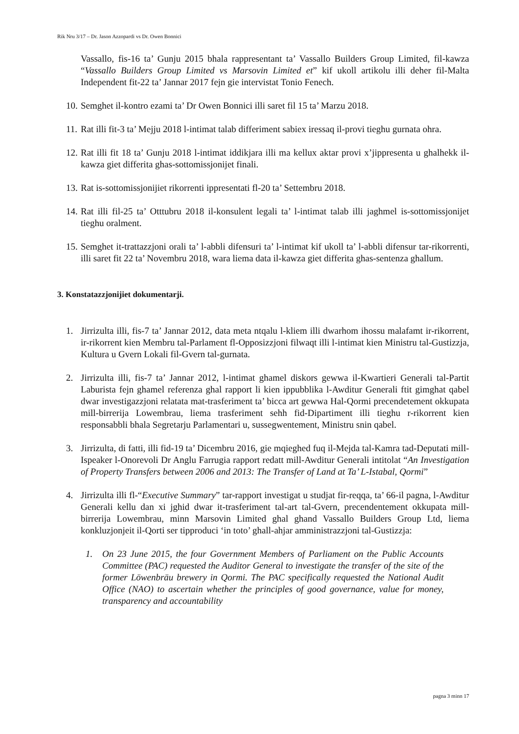Rik Nru 3/17 – Dr. Jason Azzopardi vs Dr. Owen Bonnici
Vassallo, fis-16 ta’ Gunju 2015 bhala rappresentant ta’ Vassallo Builders Group Limited, fil-kawza “Vassallo Builders Group Limited vs Marsovin Limited et” kif ukoll artikolu illi deher fil-Malta Independent fit-22 ta’ Jannar 2017 fejn gie intervistat Tonio Fenech.
10. Semghet il-kontro ezami ta’ Dr Owen Bonnici illi saret fil 15 ta’ Marzu 2018.
11. Rat illi fit-3 ta’ Mejju 2018 l-intimat talab differiment sabiex iressaq il-provi tieghu gurnata ohra.
12. Rat illi fit 18 ta’ Gunju 2018 l-intimat iddikjara illi ma kellux aktar provi x’jippresenta u ghalhekk il-kawza giet differita ghas-sottomissjonijet finali.
13. Rat is-sottomissjonijiet rikorrenti ippresentati fl-20 ta’ Settembru 2018.
14. Rat illi fil-25 ta’ Otttubru 2018 il-konsulent legali ta’ l-intimat talab illi jaghmel is-sottomissjonijet tieghu oralment.
15. Semghet it-trattazzjoni orali ta’ l-abbli difensuri ta’ l-intimat kif ukoll ta’ l-abbli difensur tar-rikorrenti, illi saret fit 22 ta’ Novembru 2018, wara liema data il-kawza giet differita ghas-sentenza ghallum.
3. Konstatazzjonijiet dokumentarji.
1. Jirrizulta illi, fis-7 ta’ Jannar 2012, data meta ntqalu l-kliem illi dwarhom ihossu malafamt ir-rikorrent, ir-rikorrent kien Membru tal-Parlament fl-Opposizzjoni filwaqt illi l-intimat kien Ministru tal-Gustizzja, Kultura u Gvern Lokali fil-Gvern tal-gurnata.
2. Jirrizulta illi, fis-7 ta’ Jannar 2012, l-intimat ghamel diskors gewwa il-Kwartieri Generali tal-Partit Laburista fejn ghamel referenza ghal rapport li kien ippubblika l-Awditur Generali ftit gimghat qabel dwar investigazzjoni relatata mat-trasferiment ta’ bicca art gewwa Hal-Qormi precendetement okkupata mill-birrerija Lowembrau, liema trasferiment sehh fid-Dipartiment illi tieghu r-rikorrent kien responsabbli bhala Segretarju Parlamentari u, sussegwentement, Ministru snin qabel.
3. Jirrizulta, di fatti, illi fid-19 ta’ Dicembru 2016, gie mqieghed fuq il-Mejda tal-Kamra tad-Deputati mill-Ispeaker l-Onorevoli Dr Anglu Farrugia rapport redatt mill-Awditur Generali intitolat “An Investigation of Property Transfers between 2006 and 2013: The Transfer of Land at Ta’ L-Istabal, Qormi”
4. Jirrizulta illi fl-“Executive Summary” tar-rapport investigat u studjat fir-reqqa, ta’ 66-il pagna, l-Awditur Generali kellu dan xi jghid dwar it-trasferiment tal-art tal-Gvern, precendentement okkupata mill-birrerija Lowembrau, minn Marsovin Limited ghal ghand Vassallo Builders Group Ltd, liema konkluzjonjeit il-Qorti ser tipproduci ‘in toto’ ghall-ahjar amministrazzjoni tal-Gustizzja:
1. On 23 June 2015, the four Government Members of Parliament on the Public Accounts Committee (PAC) requested the Auditor General to investigate the transfer of the site of the former Löwenbräu brewery in Qormi. The PAC specifically requested the National Audit Office (NAO) to ascertain whether the principles of good governance, value for money, transparency and accountability
pagna 3 minn 17